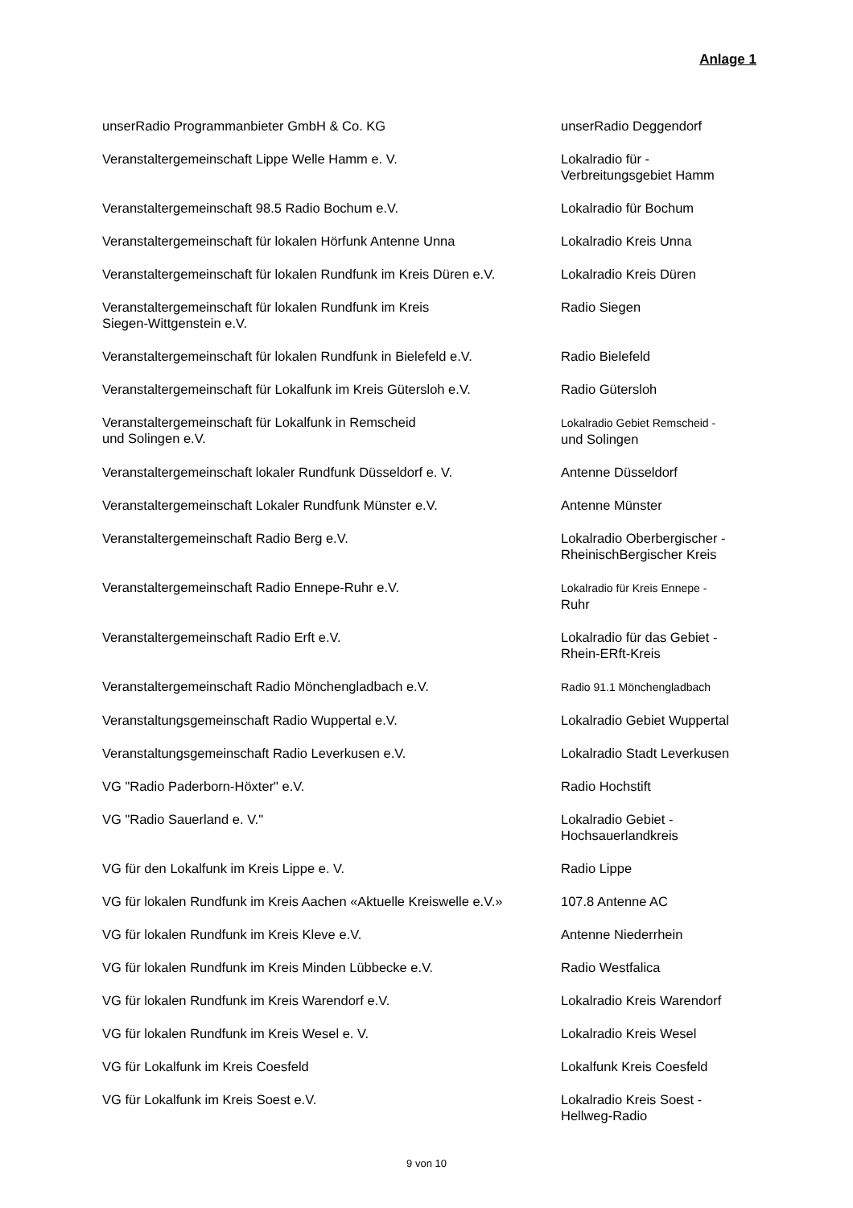Anlage 1
| unserRadio Programmanbieter GmbH & Co. KG | unserRadio Deggendorf |
| Veranstaltergemeinschaft Lippe Welle Hamm e. V. | Lokalradio für - Verbreitungsgebiet Hamm |
| Veranstaltergemeinschaft 98.5 Radio Bochum e.V. | Lokalradio für Bochum |
| Veranstaltergemeinschaft für lokalen Hörfunk Antenne Unna | Lokalradio Kreis Unna |
| Veranstaltergemeinschaft für lokalen Rundfunk im Kreis Düren e.V. | Lokalradio Kreis Düren |
| Veranstaltergemeinschaft für lokalen Rundfunk im Kreis Siegen-Wittgenstein e.V. | Radio Siegen |
| Veranstaltergemeinschaft für lokalen Rundfunk in Bielefeld e.V. | Radio Bielefeld |
| Veranstaltergemeinschaft für Lokalfunk im Kreis Gütersloh e.V. | Radio Gütersloh |
| Veranstaltergemeinschaft für Lokalfunk in Remscheid und Solingen e.V. | Lokalradio Gebiet Remscheid - und Solingen |
| Veranstaltergemeinschaft lokaler Rundfunk Düsseldorf e. V. | Antenne Düsseldorf |
| Veranstaltergemeinschaft Lokaler Rundfunk Münster e.V. | Antenne Münster |
| Veranstaltergemeinschaft Radio Berg e.V. | Lokalradio Oberbergischer - RheinischBergischer Kreis |
| Veranstaltergemeinschaft Radio Ennepe-Ruhr e.V. | Lokalradio für Kreis Ennepe - Ruhr |
| Veranstaltergemeinschaft Radio Erft e.V. | Lokalradio für das Gebiet - Rhein-ERft-Kreis |
| Veranstaltergemeinschaft Radio Mönchengladbach e.V. | Radio 91.1 Mönchengladbach |
| Veranstaltungsgemeinschaft Radio Wuppertal e.V. | Lokalradio Gebiet Wuppertal |
| Veranstaltungsgemeinschaft Radio Leverkusen e.V. | Lokalradio Stadt Leverkusen |
| VG "Radio Paderborn-Höxter" e.V. | Radio Hochstift |
| VG "Radio Sauerland e. V." | Lokalradio Gebiet - Hochsauerlandkreis |
| VG für den Lokalfunk im Kreis Lippe e. V. | Radio Lippe |
| VG für lokalen Rundfunk im Kreis Aachen «Aktuelle Kreiswelle e.V.» | 107.8 Antenne AC |
| VG für lokalen Rundfunk im Kreis Kleve e.V. | Antenne Niederrhein |
| VG für lokalen Rundfunk im Kreis Minden Lübbecke e.V. | Radio Westfalica |
| VG für lokalen Rundfunk im Kreis Warendorf e.V. | Lokalradio Kreis Warendorf |
| VG für lokalen Rundfunk im Kreis Wesel e. V. | Lokalradio Kreis Wesel |
| VG für Lokalfunk im Kreis Coesfeld | Lokalfunk Kreis Coesfeld |
| VG für Lokalfunk im Kreis Soest e.V. | Lokalradio Kreis Soest - Hellweg-Radio |
9 von 10